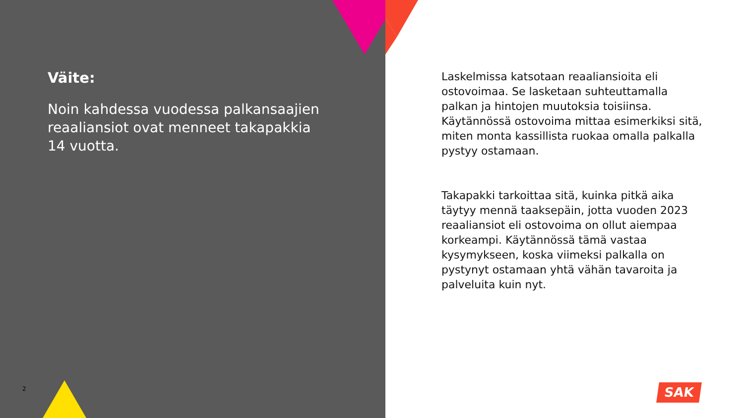Väite:
Noin kahdessa vuodessa palkansaajien reaaliansiot ovat menneet takapakkia 14 vuotta.
Laskelmissa katsotaan reaaliansioita eli ostovoimaa. Se lasketaan suhteuttamalla palkan ja hintojen muutoksia toisiinsa. Käytännössä ostovoima mittaa esimerkiksi sitä, miten monta kassillista ruokaa omalla palkalla pystyy ostamaan.
Takapakki tarkoittaa sitä, kuinka pitkä aika täytyy mennä taaksepäin, jotta vuoden 2023 reaaliansiot eli ostovoima on ollut aiempaa korkeampi. Käytännössä tämä vastaa kysymykseen, koska viimeksi palkalla on pystynyt ostamaan yhtä vähän tavaroita ja palveluita kuin nyt.
2 SAK